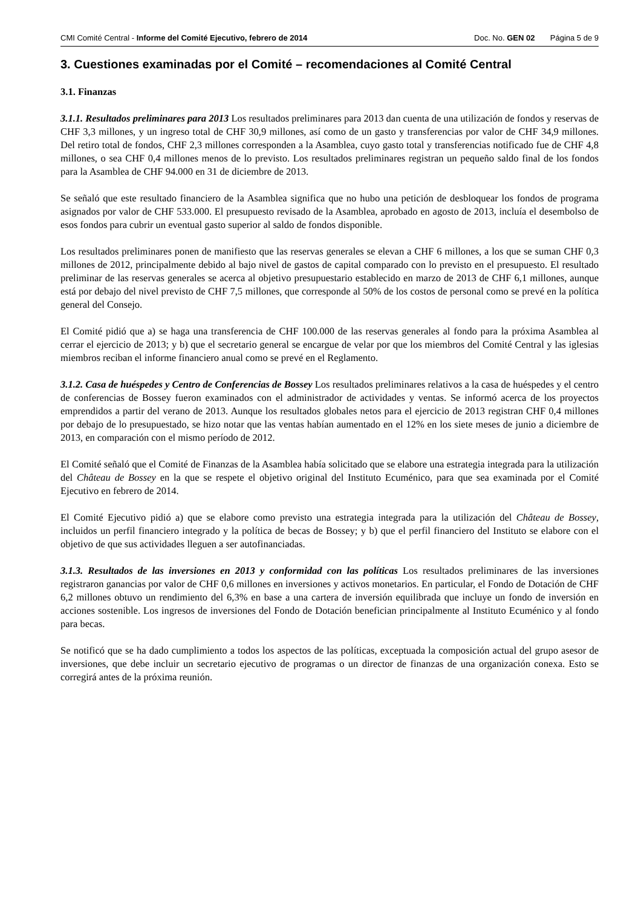CMI Comité Central - Informe del Comité Ejecutivo, febrero de 2014 Doc. No. GEN 02 Página 5 de 9
3. Cuestiones examinadas por el Comité – recomendaciones al Comité Central
3.1. Finanzas
3.1.1. Resultados preliminares para 2013 Los resultados preliminares para 2013 dan cuenta de una utilización de fondos y reservas de CHF 3,3 millones, y un ingreso total de CHF 30,9 millones, así como de un gasto y transferencias por valor de CHF 34,9 millones. Del retiro total de fondos, CHF 2,3 millones corresponden a la Asamblea, cuyo gasto total y transferencias notificado fue de CHF 4,8 millones, o sea CHF 0,4 millones menos de lo previsto. Los resultados preliminares registran un pequeño saldo final de los fondos para la Asamblea de CHF 94.000 en 31 de diciembre de 2013.
Se señaló que este resultado financiero de la Asamblea significa que no hubo una petición de desbloquear los fondos de programa asignados por valor de CHF 533.000. El presupuesto revisado de la Asamblea, aprobado en agosto de 2013, incluía el desembolso de esos fondos para cubrir un eventual gasto superior al saldo de fondos disponible.
Los resultados preliminares ponen de manifiesto que las reservas generales se elevan a CHF 6 millones, a los que se suman CHF 0,3 millones de 2012, principalmente debido al bajo nivel de gastos de capital comparado con lo previsto en el presupuesto. El resultado preliminar de las reservas generales se acerca al objetivo presupuestario establecido en marzo de 2013 de CHF 6,1 millones, aunque está por debajo del nivel previsto de CHF 7,5 millones, que corresponde al 50% de los costos de personal como se prevé en la política general del Consejo.
El Comité pidió que a) se haga una transferencia de CHF 100.000 de las reservas generales al fondo para la próxima Asamblea al cerrar el ejercicio de 2013; y b) que el secretario general se encargue de velar por que los miembros del Comité Central y las iglesias miembros reciban el informe financiero anual como se prevé en el Reglamento.
3.1.2. Casa de huéspedes y Centro de Conferencias de Bossey Los resultados preliminares relativos a la casa de huéspedes y el centro de conferencias de Bossey fueron examinados con el administrador de actividades y ventas. Se informó acerca de los proyectos emprendidos a partir del verano de 2013. Aunque los resultados globales netos para el ejercicio de 2013 registran CHF 0,4 millones por debajo de lo presupuestado, se hizo notar que las ventas habían aumentado en el 12% en los siete meses de junio a diciembre de 2013, en comparación con el mismo período de 2012.
El Comité señaló que el Comité de Finanzas de la Asamblea había solicitado que se elabore una estrategia integrada para la utilización del Château de Bossey en la que se respete el objetivo original del Instituto Ecuménico, para que sea examinada por el Comité Ejecutivo en febrero de 2014.
El Comité Ejecutivo pidió a) que se elabore como previsto una estrategia integrada para la utilización del Château de Bossey, incluidos un perfil financiero integrado y la política de becas de Bossey; y b) que el perfil financiero del Instituto se elabore con el objetivo de que sus actividades lleguen a ser autofinanciadas.
3.1.3. Resultados de las inversiones en 2013 y conformidad con las políticas Los resultados preliminares de las inversiones registraron ganancias por valor de CHF 0,6 millones en inversiones y activos monetarios. En particular, el Fondo de Dotación de CHF 6,2 millones obtuvo un rendimiento del 6,3% en base a una cartera de inversión equilibrada que incluye un fondo de inversión en acciones sostenible. Los ingresos de inversiones del Fondo de Dotación benefician principalmente al Instituto Ecuménico y al fondo para becas.
Se notificó que se ha dado cumplimiento a todos los aspectos de las políticas, exceptuada la composición actual del grupo asesor de inversiones, que debe incluir un secretario ejecutivo de programas o un director de finanzas de una organización conexa. Esto se corregirá antes de la próxima reunión.